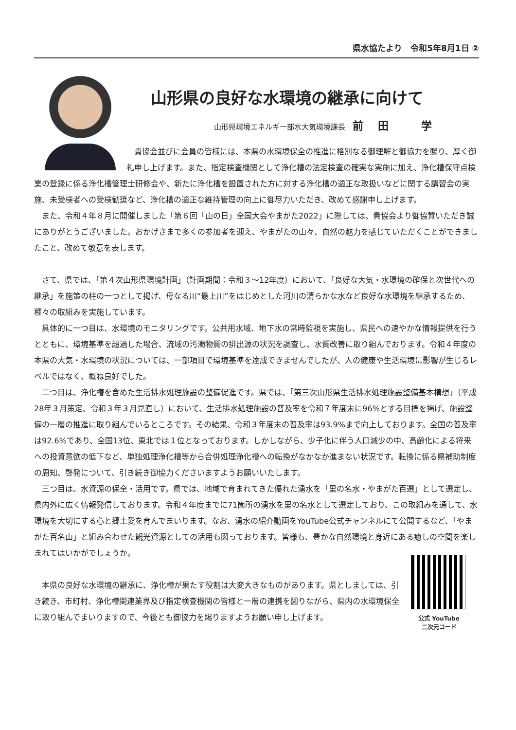県水協たより　令和5年8月1日 ②
山形県の良好な水環境の継承に向けて
山形県環境エネルギー部水大気環境課長 前田 学
貴協会並びに会員の皆様には、本県の水環境保全の推進に格別なる御理解と御協力を賜り、厚く御礼申し上げます。また、指定検査機関として浄化槽の法定検査の確実な実施に加え、浄化槽保守点検業の登録に係る浄化槽管理士研修会や、新たに浄化槽を設置された方に対する浄化槽の適正な取扱いなどに関する講習会の実施、未受検者への受検勧奨など、浄化槽の適正な維持管理の向上に御尽力いただき、改めて感謝申し上げます。
また、令和４年８月に開催しました「第６回「山の日」全国大会やまがた2022」に際しては、貴協会より御協賛いただき誠にありがとうございました。おかげさまで多くの参加者を迎え、やまがたの山々、自然の魅力を感じていただくことができましたこと、改めて敬意を表します。
さて、県では、「第４次山形県環境計画」（計画期間：令和３～12年度）において、「良好な大気・水環境の確保と次世代への継承」を施策の柱の一つとして掲げ、母なる川“最上川”をはじめとした河川の清らかな水など良好な水環境を継承するため、種々の取組みを実施しています。
具体的に一つ目は、水環境のモニタリングです。公共用水域、地下水の常時監視を実施し、県民への速やかな情報提供を行うとともに、環境基準を超過した場合、流域の汚濁物質の排出源の状況を調査し、水質改善に取り組んでおります。令和４年度の本県の大気・水環境の状況については、一部項目で環境基準を達成できませんでしたが、人の健康や生活環境に影響が生じるレベルではなく、概ね良好でした。
二つ目は、浄化槽を含めた生活排水処理施設の整備促進です。県では、「第三次山形県生活排水処理施設整備基本構想」（平成28年３月策定、令和３年３月見直し）において、生活排水処理施設の普及率を令和７年度末に96%とする目標を掲げ、施設整備の一層の推進に取り組んでいるところです。その結果、令和３年度末の普及率は93.9%まで向上しております。全国の普及率は92.6%であり、全国13位、東北では１位となっております。しかしながら、少子化に伴う人口減少の中、高齢化による将来への投資意欲の低下など、単独処理浄化槽等から合併処理浄化槽への転換がなかなか進まない状況です。転換に係る県補助制度の周知、啓発について、引き続き御協力くださいますようお願いいたします。
三つ目は、水資源の保全・活用です。県では、地域で育まれてきた優れた湧水を「里の名水・やまがた百選」として選定し、県内外に広く情報発信しております。令和４年度までに71箇所の湧水を里の名水として選定しており、この取組みを通して、水環境を大切にする心と郷土愛を育んでまいります。なお、湧水の紹介動画をYouTube公式チャンネルにて公開するなど、「やまがた百名山」と組み合わせた観光資源としての活用も図っております。皆様も、豊かな自然環境と身近にある癒しの空間を楽しまれてはいかがでしょうか。
本県の良好な水環境の継承に、浄化槽が果たす役割は大変大きなものがあります。県としましては、引き続き、市町村、浄化槽関連業界及び指定検査機関の皆様と一層の連携を図りながら、県内の水環境保全に取り組んでまいりますので、今後とも御協力を賜りますようお願い申し上げます。
公式 YouTube
二次元コード